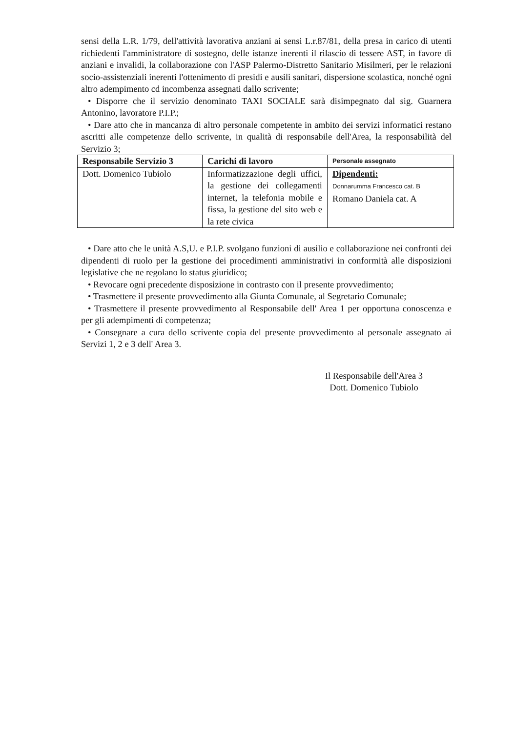sensi della L.R. 1/79, dell'attività lavorativa anziani ai sensi L.r.87/81, della presa in carico di utenti richiedenti l'amministratore di sostegno, delle istanze inerenti il rilascio di tessere AST, in favore di anziani e invalidi, la collaborazione con l'ASP Palermo-Distretto Sanitario Misilmeri, per le relazioni socio-assistenziali inerenti l'ottenimento di presidi e ausili sanitari, dispersione scolastica, nonché ogni altro adempimento cd incombenza assegnati dallo scrivente;
• Disporre che il servizio denominato TAXI SOCIALE sarà disimpegnato dal sig. Guarnera Antonino, lavoratore P.I.P.;
• Dare atto che in mancanza di altro personale competente in ambito dei servizi informatici restano ascritti alle competenze dello scrivente, in qualità di responsabile dell'Area, la responsabilità del Servizio 3;
| Responsabile Servizio 3 | Carichi di lavoro | Personale assegnato |
| --- | --- | --- |
| Dott. Domenico Tubiolo | Informatizzazione degli uffici, la gestione dei collegamenti internet, la telefonia mobile e fissa, la gestione del sito web e la rete civica | Dipendenti: Donnarumma Francesco cat. B Romano Daniela cat. A |
• Dare atto che le unità A.S,U. e P.I.P. svolgano funzioni di ausilio e collaborazione nei confronti dei dipendenti di ruolo per la gestione dei procedimenti amministrativi in conformità alle disposizioni legislative che ne regolano lo status giuridico;
• Revocare ogni precedente disposizione in contrasto con il presente provvedimento;
• Trasmettere il presente provvedimento alla Giunta Comunale, al Segretario Comunale;
• Trasmettere il presente provvedimento al Responsabile dell' Area 1 per opportuna conoscenza e per gli adempimenti di competenza;
• Consegnare a cura dello scrivente copia del presente provvedimento al personale assegnato ai Servizi 1, 2 e 3 dell' Area 3.
Il Responsabile dell'Area 3
Dott. Domenico Tubiolo